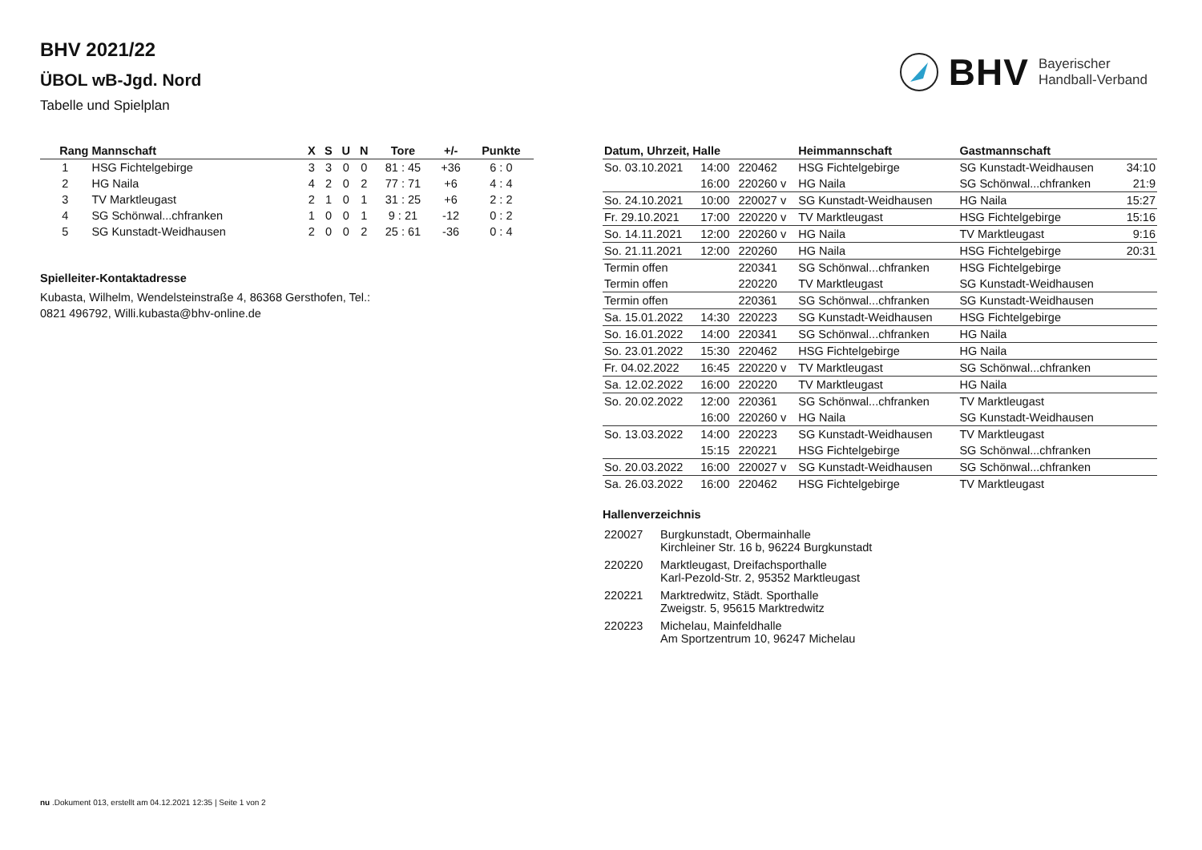BHV 2021/22
ÜBOL wB-Jgd. Nord
Tabelle und Spielplan
BHV Bayerischer
Handball-Verband
| Rang | Mannschaft | X | S | U | N | Tore | +/- | Punkte |
| --- | --- | --- | --- | --- | --- | --- | --- | --- |
| 1 | HSG Fichtelgebirge | 3 | 3 | 0 | 0 | 81 : 45 | +36 | 6 : 0 |
| 2 | HG Naila | 4 | 2 | 0 | 2 | 77 : 71 | +6 | 4 : 4 |
| 3 | TV Marktleugast | 2 | 1 | 0 | 1 | 31 : 25 | +6 | 2 : 2 |
| 4 | SG Schönwal...chfranken | 1 | 0 | 0 | 1 | 9 : 21 | -12 | 0 : 2 |
| 5 | SG Kunstadt-Weidhausen | 2 | 0 | 0 | 2 | 25 : 61 | -36 | 0 : 4 |
Spielleiter-Kontaktadresse
Kubasta, Wilhelm, Wendelsteinstraße 4, 86368 Gersthofen, Tel.:
0821 496792, Willi.kubasta@bhv-online.de
| Datum, Uhrzeit, Halle | | | Heimmannschaft | Gastmannschaft | |
| --- | --- | --- | --- | --- | --- |
| So. 03.10.2021 | 14:00 | 220462 | HSG Fichtelgebirge | SG Kunstadt-Weidhausen | 34:10 |
| | 16:00 | 220260 v | HG Naila | SG Schönwal...chfranken | 21:9 |
| So. 24.10.2021 | 10:00 | 220027 v | SG Kunstadt-Weidhausen | HG Naila | 15:27 |
| Fr. 29.10.2021 | 17:00 | 220220 v | TV Marktleugast | HSG Fichtelgebirge | 15:16 |
| So. 14.11.2021 | 12:00 | 220260 v | HG Naila | TV Marktleugast | 9:16 |
| So. 21.11.2021 | 12:00 | 220260 | HG Naila | HSG Fichtelgebirge | 20:31 |
| Termin offen | | 220341 | SG Schönwal...chfranken | HSG Fichtelgebirge | |
| Termin offen | | 220220 | TV Marktleugast | SG Kunstadt-Weidhausen | |
| Termin offen | | 220361 | SG Schönwal...chfranken | SG Kunstadt-Weidhausen | |
| Sa. 15.01.2022 | 14:30 | 220223 | SG Kunstadt-Weidhausen | HSG Fichtelgebirge | |
| So. 16.01.2022 | 14:00 | 220341 | SG Schönwal...chfranken | HG Naila | |
| So. 23.01.2022 | 15:30 | 220462 | HSG Fichtelgebirge | HG Naila | |
| Fr. 04.02.2022 | 16:45 | 220220 v | TV Marktleugast | SG Schönwal...chfranken | |
| Sa. 12.02.2022 | 16:00 | 220220 | TV Marktleugast | HG Naila | |
| So. 20.02.2022 | 12:00 | 220361 | SG Schönwal...chfranken | TV Marktleugast | |
| | 16:00 | 220260 v | HG Naila | SG Kunstadt-Weidhausen | |
| So. 13.03.2022 | 14:00 | 220223 | SG Kunstadt-Weidhausen | TV Marktleugast | |
| | 15:15 | 220221 | HSG Fichtelgebirge | SG Schönwal...chfranken | |
| So. 20.03.2022 | 16:00 | 220027 v | SG Kunstadt-Weidhausen | SG Schönwal...chfranken | |
| Sa. 26.03.2022 | 16:00 | 220462 | HSG Fichtelgebirge | TV Marktleugast | |
Hallenverzeichnis
| 220027 | Burgkunstadt, Obermainhalle Kirchleiner Str. 16 b, 96224 Burgkunstadt |
| 220220 | Marktleugast, Dreifachsporthalle Karl-Pezold-Str. 2, 95352 Marktleugast |
| 220221 | Marktredwitz, Städt. Sporthalle Zweigstr. 5, 95615 Marktredwitz |
| 220223 | Michelau, Mainfeldhalle Am Sportzentrum 10, 96247 Michelau |
nu .Dokument 013, erstellt am 04.12.2021 12:35 | Seite 1 von 2